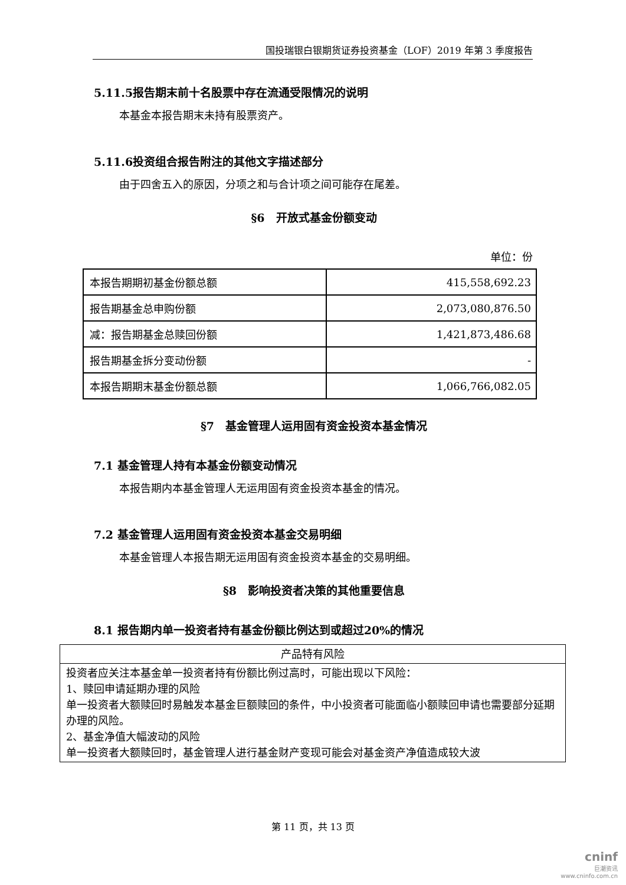国投瑞银白银期货证券投资基金（LOF）2019 年第 3 季度报告
5.11.5报告期末前十名股票中存在流通受限情况的说明
本基金本报告期末未持有股票资产。
5.11.6投资组合报告附注的其他文字描述部分
由于四舍五入的原因，分项之和与合计项之间可能存在尾差。
§6　开放式基金份额变动
单位：份
| 本报告期期初基金份额总额 | 415,558,692.23 |
| 报告期基金总申购份额 | 2,073,080,876.50 |
| 减：报告期基金总赎回份额 | 1,421,873,486.68 |
| 报告期基金拆分变动份额 | - |
| 本报告期期末基金份额总额 | 1,066,766,082.05 |
§7　基金管理人运用固有资金投资本基金情况
7.1 基金管理人持有本基金份额变动情况
本报告期内本基金管理人无运用固有资金投资本基金的情况。
7.2 基金管理人运用固有资金投资本基金交易明细
本基金管理人本报告期无运用固有资金投资本基金的交易明细。
§8　影响投资者决策的其他重要信息
8.1 报告期内单一投资者持有基金份额比例达到或超过20%的情况
| 产品特有风险 |
| --- |
| 投资者应关注本基金单一投资者持有份额比例过高时，可能出现以下风险： 1、赎回申请延期办理的风险 单一投资者大额赎回时易触发本基金巨额赎回的条件，中小投资者可能面临小额赎回申请也需要部分延期办理的风险。 2、基金净值大幅波动的风险 单一投资者大额赎回时，基金管理人进行基金财产变现可能会对基金资产净值造成较大波 |
第 11 页，共 13 页
cninf
巨潮资讯
www.cninfo.com.cn